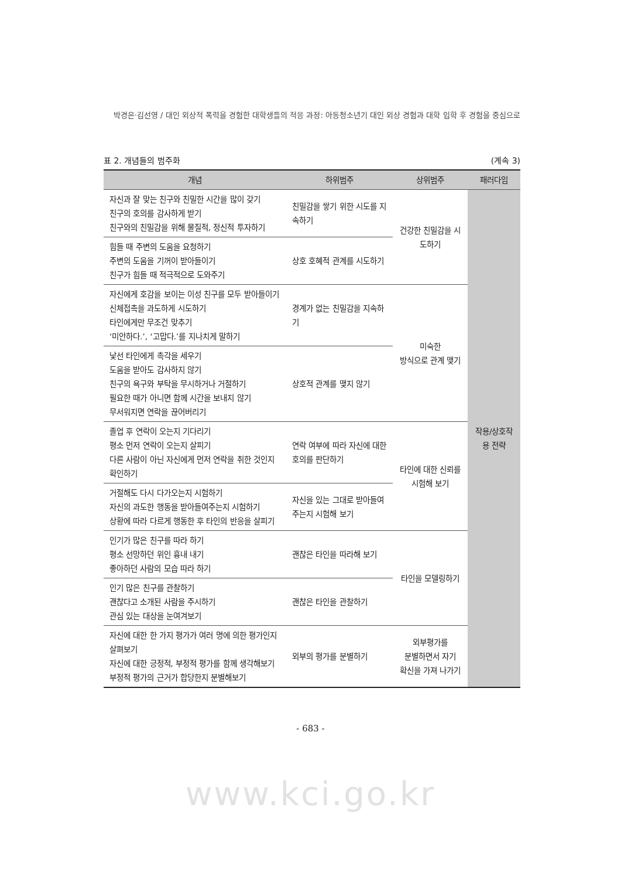박경은·김선영 / 대인 외상적 폭력을 경험한 대학생들의 적응 과정: 아동청소년기 대인 외상 경험과 대학 입학 후 경험을 중심으로
표 2. 개념들의 범주화 (계속 3)
| 개념 | 하위범주 | 상위범주 | 패러다임 |
| --- | --- | --- | --- |
| 자신과 잘 맞는 친구와 친밀한 시간을 많이 갖기 친구의 호의를 감사하게 받기 친구와의 친밀감을 위해 물질적, 정신적 투자하기 | 친밀감을 쌓기 위한 시도를 지속하기 | 건강한 친밀감을 시도하기 | 작용/상호작용 전략 |
| 힘들 때 주변의 도움을 요청하기 주변의 도움을 기꺼이 받아들이기 친구가 힘들 때 적극적으로 도와주기 | 상호 호혜적 관계를 시도하기 | | |
| 자신에게 호감을 보이는 이성 친구를 모두 받아들이기 신체접촉을 과도하게 시도하기 타인에게만 무조건 맞추기 ‘미안하다.’, ‘고맙다.’를 지나치게 말하기 | 경계가 없는 친밀감을 지속하기 | 미숙한 방식으로 관계 맺기 | |
| 낯선 타인에게 촉각을 세우기 도움을 받아도 감사하지 않기 친구의 욕구와 부탁을 무시하거나 거절하기 필요한 때가 아니면 함께 시간을 보내지 않기 무서워지면 연락을 끊어버리기 | 상호적 관계를 맺지 않기 | | |
| 졸업 후 연락이 오는지 기다리기 평소 먼저 연락이 오는지 살피기 다른 사람이 아닌 자신에게 먼저 연락을 취한 것인지 확인하기 | 연락 여부에 따라 자신에 대한 호의를 판단하기 | 타인에 대한 신뢰를 시험해 보기 | |
| 거절해도 다시 다가오는지 시험하기 자신의 과도한 행동을 받아들여주는지 시험하기 상황에 따라 다르게 행동한 후 타인의 반응을 살피기 | 자신을 있는 그대로 받아들여주는지 시험해 보기 | | |
| 인기가 많은 친구를 따라 하기 평소 선망하던 위인 흉내 내기 좋아하던 사람의 모습 따라 하기 | 괜찮은 타인을 따라해 보기 | 타인을 모델링하기 | |
| 인기 많은 친구를 관찰하기 괜찮다고 소개된 사람을 주시하기 관심 있는 대상을 눈여겨보기 | 괜찮은 타인을 관찰하기 | | |
| 자신에 대한 한 가지 평가가 여러 명에 의한 평가인지 살펴보기 자신에 대한 긍정적, 부정적 평가를 함께 생각해보기 부정적 평가의 근거가 합당한지 분별해보기 | 외부의 평가를 분별하기 | 외부평가를 분별하면서 자기 확신을 가져 나가기 | |
- 683 -
www.kci.go.kr